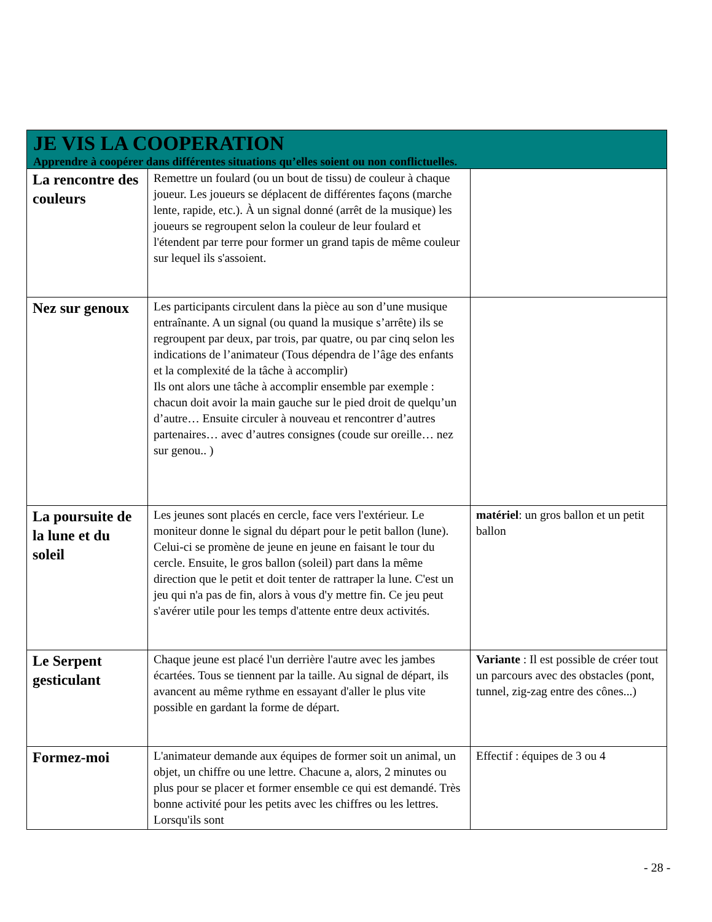| JE VIS LA COOPERATION Apprendre à coopérer dans différentes situations qu’elles soient ou non conflictuelles. | | |
| La rencontre des couleurs | Remettre un foulard (ou un bout de tissu) de couleur à chaque joueur. Les joueurs se déplacent de différentes façons (marche lente, rapide, etc.). À un signal donné (arrêt de la musique) les joueurs se regroupent selon la couleur de leur foulard et l'étendent par terre pour former un grand tapis de même couleur sur lequel ils s'assoient. | |
| Nez sur genoux | Les participants circulent dans la pièce au son d’une musique entraînante. A un signal (ou quand la musique s’arrête) ils se regroupent par deux, par trois, par quatre, ou par cinq selon les indications de l’animateur (Tous dépendra de l’âge des enfants et la complexité de la tâche à accomplir) Ils ont alors une tâche à accomplir ensemble par exemple : chacun doit avoir la main gauche sur le pied droit de quelqu’un d’autre… Ensuite circuler à nouveau et rencontrer d’autres partenaires… avec d’autres consignes (coude sur oreille… nez sur genou.. ) | |
| La poursuite de la lune et du soleil | Les jeunes sont placés en cercle, face vers l'extérieur. Le moniteur donne le signal du départ pour le petit ballon (lune). Celui-ci se promène de jeune en jeune en faisant le tour du cercle. Ensuite, le gros ballon (soleil) part dans la même direction que le petit et doit tenter de rattraper la lune. C'est un jeu qui n'a pas de fin, alors à vous d'y mettre fin. Ce jeu peut s'avérer utile pour les temps d'attente entre deux activités. | matériel : un gros ballon et un petit ballon |
| Le Serpent gesticulant | Chaque jeune est placé l'un derrière l'autre avec les jambes écartées. Tous se tiennent par la taille. Au signal de départ, ils avancent au même rythme en essayant d'aller le plus vite possible en gardant la forme de départ. | Variante : Il est possible de créer tout un parcours avec des obstacles (pont, tunnel, zig-zag entre des cônes...) |
| Formez-moi | L'animateur demande aux équipes de former soit un animal, un objet, un chiffre ou une lettre. Chacune a, alors, 2 minutes ou plus pour se placer et former ensemble ce qui est demandé. Très bonne activité pour les petits avec les chiffres ou les lettres. Lorsqu'ils sont | Effectif : équipes de 3 ou 4 |
- 28 -